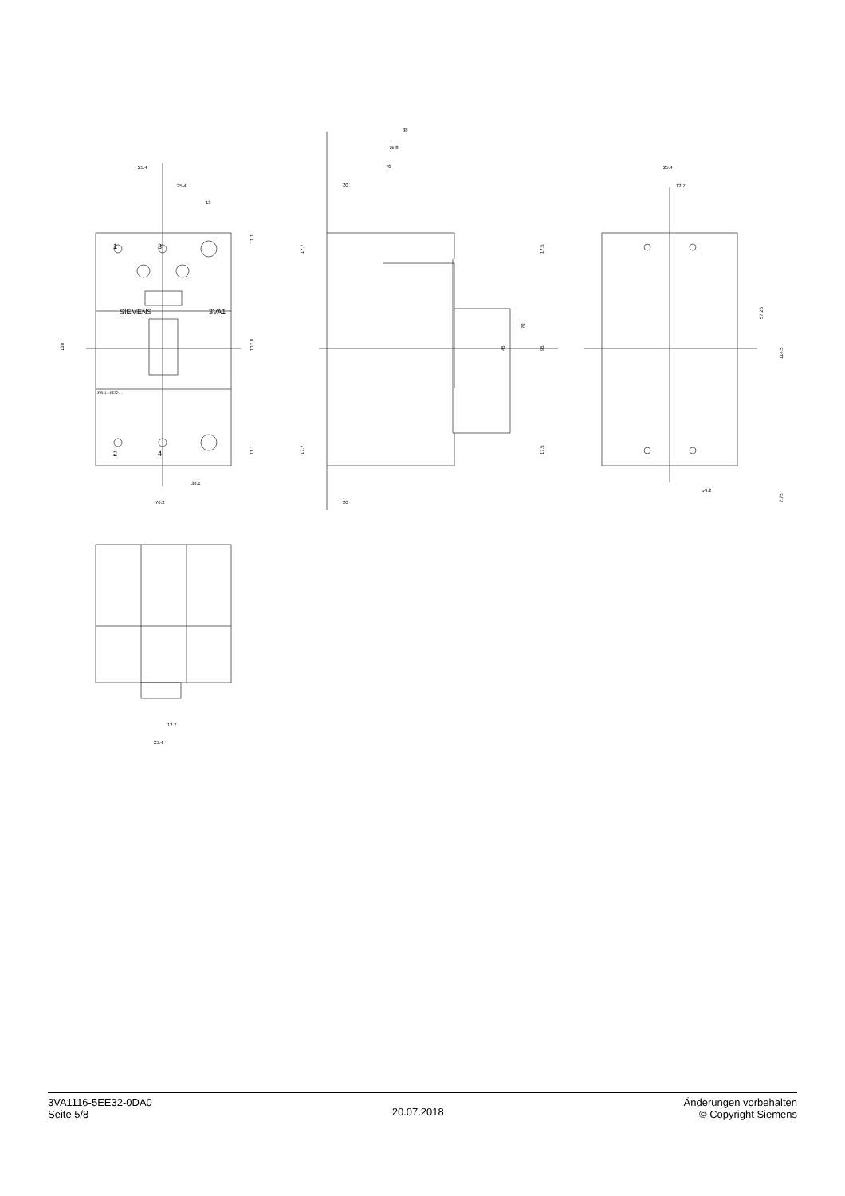25.4
25.4
13
130
107.8
11.1
11.1
38.1
76.2
SIEMENS
3VA1
3VA11..-.EE32-....
1
3
2
4
88
75.8
70
20
20
17.7
17.7
17.5
17.5
95
70
45
25.4
12.7
57.25
114.5
7.75
⌀4.2
12.7
25.4
3VA1116-5EE32-0DA0
Seite 5/8
20.07.2018
Änderungen vorbehalten
© Copyright Siemens